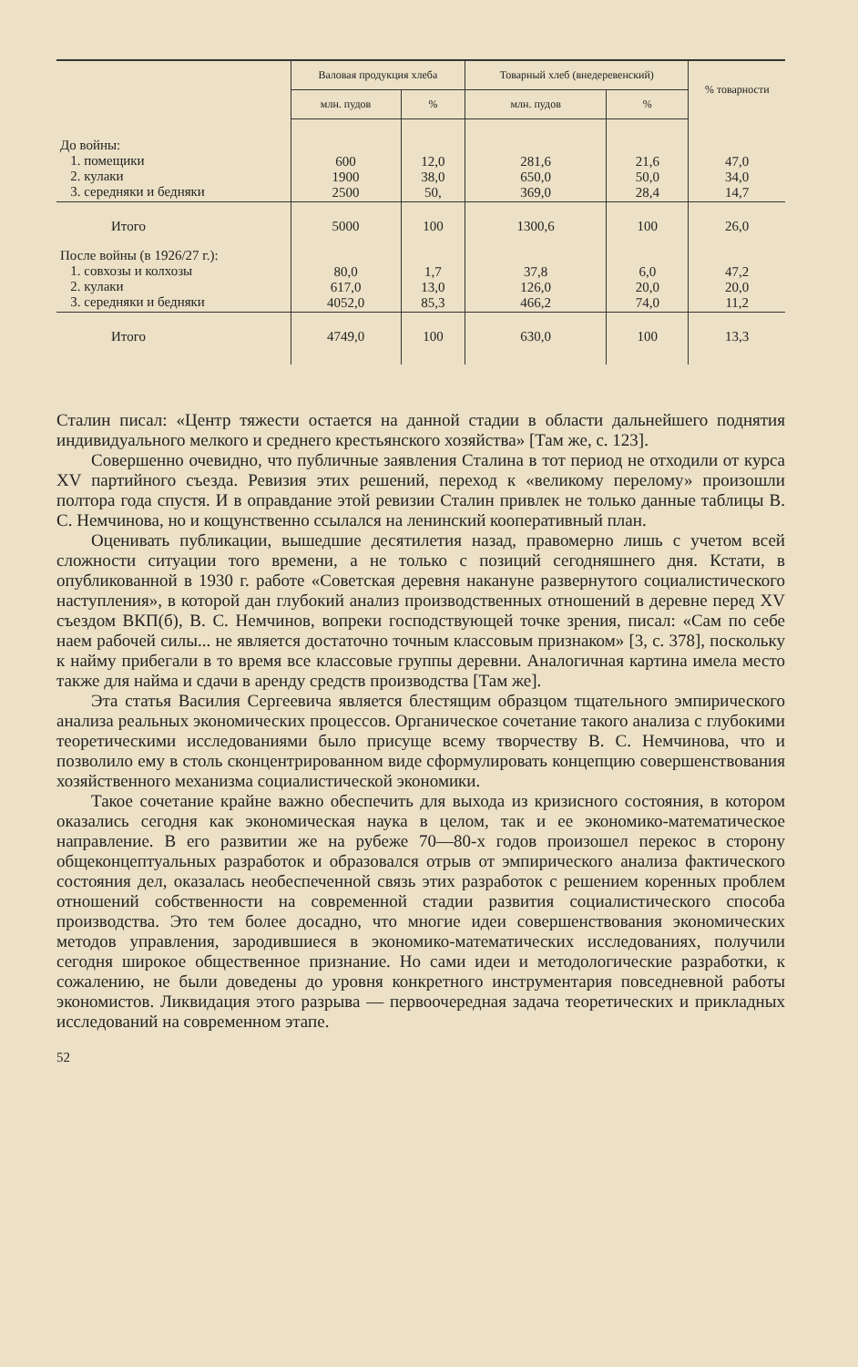| | Валовая продукция хлеба | | Товарный хлеб (внедеревенский) | | % товарности |
| --- | --- | --- | --- | --- | --- |
| | млн. пудов | % | млн. пудов | % | |
| До войны: 1. помещики 2. кулаки 3. середняки и бедняки | 600 1900 2500 | 12,0 38,0 50, | 281,6 650,0 369,0 | 21,6 50,0 28,4 | 47,0 34,0 14,7 |
| Итого | 5000 | 100 | 1300,6 | 100 | 26,0 |
| После войны (в 1926/27 г.): 1. совхозы и колхозы 2. кулаки 3. середняки и бедняки | 80,0 617,0 4052,0 | 1,7 13,0 85,3 | 37,8 126,0 466,2 | 6,0 20,0 74,0 | 47,2 20,0 11,2 |
| Итого | 4749,0 | 100 | 630,0 | 100 | 13,3 |
Сталин писал: «Центр тяжести остается на данной стадии в области дальнейшего поднятия индивидуального мелкого и среднего крестьянского хозяйства» [Там же, с. 123].
Совершенно очевидно, что публичные заявления Сталина в тот период не отходили от курса XV партийного съезда. Ревизия этих решений, переход к «великому перелому» произошли полтора года спустя. И в оправдание этой ревизии Сталин привлек не только данные таблицы В. С. Немчинова, но и кощунственно ссылался на ленинский кооперативный план.
Оценивать публикации, вышедшие десятилетия назад, правомерно лишь с учетом всей сложности ситуации того времени, а не только с позиций сегодняшнего дня. Кстати, в опубликованной в 1930 г. работе «Советская деревня накануне развернутого социалистического наступления», в которой дан глубокий анализ производственных отношений в деревне перед XV съездом ВКП(б), В. С. Немчинов, вопреки господствующей точке зрения, писал: «Сам по себе наем рабочей силы... не является достаточно точным классовым признаком» [3, с. 378], поскольку к найму прибегали в то время все классовые группы деревни. Аналогичная картина имела место также для найма и сдачи в аренду средств производства [Там же].
Эта статья Василия Сергеевича является блестящим образцом тщательного эмпирического анализа реальных экономических процессов. Органическое сочетание такого анализа с глубокими теоретическими исследованиями было присуще всему творчеству В. С. Немчинова, что и позволило ему в столь сконцентрированном виде сформулировать концепцию совершенствования хозяйственного механизма социалистической экономики.
Такое сочетание крайне важно обеспечить для выхода из кризисного состояния, в котором оказались сегодня как экономическая наука в целом, так и ее экономико-математическое направление. В его развитии же на рубеже 70—80-х годов произошел перекос в сторону общеконцептуальных разработок и образовался отрыв от эмпирического анализа фактического состояния дел, оказалась необеспеченной связь этих разработок с решением коренных проблем отношений собственности на современной стадии развития социалистического способа производства. Это тем более досадно, что многие идеи совершенствования экономических методов управления, зародившиеся в экономико-математических исследованиях, получили сегодня широкое общественное признание. Но сами идеи и методологические разработки, к сожалению, не были доведены до уровня конкретного инструментария повседневной работы экономистов. Ликвидация этого разрыва — первоочередная задача теоретических и прикладных исследований на современном этапе.
52